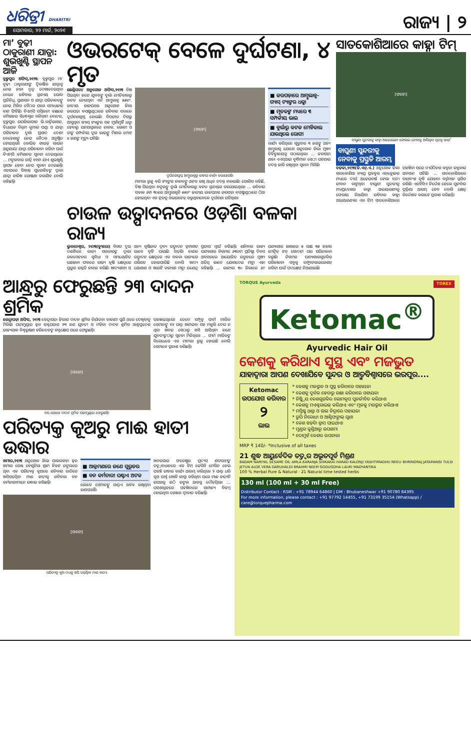ଧରିତ୍ରୀ DHARITRI
ସୋମବାର, ୨୨ ମାର୍ଚ୍ଚ, ୨୦୨୧
ରାଜ୍ୟ | ୨
ମା’ ବୁଢ଼ୀ ଠାକୁରାଣୀ ଯାତ୍ରା: ଶୁଭଖୁଣ୍ଟି ସ୍ଥାପନ ଆଜି
ବ୍ରହ୍ମପୁର ଅଫିସ୍,୨୧।୩: ବ୍ରହ୍ମପୁର ମା’ ବୁଢ଼ୀ ଠାକୁରାଣୀଙ୍କ ଦ୍ୱିବାର୍ଷିକ ଯାତ୍ରାକୁ ନେଇ ନାନା ଦ୍ୱନ୍ଦ୍ୱ ଦେଖାଦେଇଥିବା ବେଳେ ରବିବାର ସ୍ଥାନୀୟ ଲୋକ ପ୍ରତିନିଧି, ପ୍ରଶାସନ ଓ ଯାତ୍ରା ପରିଚାଳକଙ୍କୁ ନେଇ ମିଳିତ ବୈଠକ ପରେ ସମାଧାନର ବାଟ ଫିଟିଛି। ବିଏମ୍‌ସି ସମ୍ମିଳନୀ କକ୍ଷରେ କମିଶନର ସିଦ୍ଧେଶ୍ୱର ବଳିରାମ ବୋନ୍ଦର, ବ୍ରହ୍ମପୁର ଉପଜିଲାପାଳ ଭି.କାର୍ତ୍ତିଭାସନ୍, ବିଧାୟକ ବିକ୍ରମ କୁମାର ପଣ୍ଡା ଓ ଯାତ୍ରା ପରିଚାଳକ ଦୁର୍ଗା ପ୍ରସାଦ ଦେଶୀ ବେହେରାଙ୍କୁ ନେଇ ବୈଠକ ଅନୁଷ୍ଠିତ ହୋଇଥିଲା। କୋଭିଡ୍ ଗାଇଡ୍ ଲାଇନ୍ ଅନୁଯାୟୀ ଯାତ୍ରା ପରିଚାଳନା କରିବା ପାଇଁ ବିଏମ୍‌ସି କମିଶନର ସୂଚନା ଦେଇଥିଲେ। ... ମଙ୍ଗଳବାର ରାତ୍ରି ୧୧ଟା ଯାଏ ଶୁଭଖୁଣ୍ଟି ସ୍ଥାପନ ହେବା ନେଇ ସୂଚନା ଦେଇଛନ୍ତି। ଏହାପରେ ସିଦ୍ଧାନ୍ତ ପୁରୋହିତଙ୍କ ଦ୍ୱାରା ଯାତ୍ରା ତାରିଖ ଘୋଷଣା କରାଯିବ ବୋଲି କହିଛନ୍ତି।
ଓଭରଟେକ୍ ବେଳେ ଦୁର୍ଘଟଣା, ୪ ମୃତ
ଛେଣ୍ଡିପଦା/ ଅନୁଗୋଳ ଅଫିସ,୨୧।୩ ବିଷ ପିଇଥିବା ଜଣେ ଯୁବକଙ୍କୁ ବୁର୍ଲା ମେଡିକାଲରୁ କଟକ ନେଉଥିବା ଏକ ଆମ୍ବୁଲାନ୍ସ ୫୫ନଂ. ଜାତୀୟ ରାଜପଥର ଅନୁଗୋଳ ଜିଲା ଜରପଡ଼ା ବସ୍‌ଷ୍ଟାଣ୍ଡଠାରେ ରବିବାର ସକାଳେ ଦୁର୍ଘଟଣାଗ୍ରସ୍ତ ହୋଇଛି। ବିପରୀତ ଦିଗରୁ ଆସୁଥିବା ଗ୍ୟାସ୍ ଟ୍ୟାଙ୍କର ସହ ମୁହାଁମୁହିଁ ଧକ୍କା ହେବାରୁ ଘଟଣାସ୍ଥଳରେ ଚାଳକ, ରୋଗୀ ଓ ତାଙ୍କ ସମ୍ପର୍କୀୟ ଦୁଇ ଭାଇଙ୍କୁ ମିଶାଇ ମୋଟ ୪ ଜଣଙ୍କ ମୃତ୍ୟୁ ଘଟିଛି।
[ଫଟୋ]
ଦୁର୍ଘଟଣାଗ୍ରସ୍ତ ଆମ୍ବୁଲାନ୍ସରୁ ଉଦ୍ଧାର କାର୍ଯ୍ୟ କରାଯାଉଛି।
ମାମଲା ରୁଜୁ କରି ଟ୍ୟାଙ୍କର ଚାଳକଙ୍କୁ ଅଟକ ରଖି ଅଧିକ ତଦନ୍ତ ଚଳାଇଛି। ପୋଲିସ କହିଛି, ବିଷ ପିଇଥିବା ବବୁଲଙ୍କୁ ବୁର୍ଲା ମେଡିକାଲରୁ କଟକ ସ୍ଥାନାନ୍ତର କରାଯାଇଥିଲା। ... ରବିବାର ସକାଳ ୬ଟା ୩୦ରେ ଆମ୍ବୁଲାନ୍ସଟି ୫୫ନଂ ଜାତୀୟ ରାଜପଥର ଜରପଡ଼ା ବସ୍‌ଷ୍ଟାଣ୍ଡଠାରେ ଠିଆ ହୋଇଥିବା ଏକ ଟ୍ରକ୍‌କୁ ଓଭରଟେକ୍ କରୁଥିବାବେଳେ ଦୁର୍ଘଟଣା ଘଟିଥିଲା।
■ ଜରପଡ଼ାରେ ଆମ୍ବୁଲାନ୍ସ-ଗ୍ୟାସ୍ ଟ୍ୟାଙ୍କର ଧକ୍କା
■ ମୃତକଙ୍କ ମଧ୍ୟରେ ୩ ସମ୍ପର୍କୀୟ ଭାଇ
■ ବୁର୍ଲାରୁ କଟକ ମେଡିକାଲ ଯାଉଥିଲେ ରୋଗୀ
କାର୍ଯ୍ୟ କରିଥିଲା। ଗୁରୁତର ୩ ଜଣଙ୍କୁ ଅନ୍ୟ ଆମ୍ବୁଲାନ୍ସ ଯୋଗେ ଅନୁଗୋଳ ଜିଲା ମୁଖ୍ୟ ଚିକିତ୍ସାଳୟକୁ ପଠାଇଥିଲା। ... ଜରପଡ଼ା ଥାନା ଏଏସ୍‌ଆଇ ବୁଦ୍ଧିମାନ ସେଠୀ ଘଟଣାର ତଦନ୍ତ ଜାରି ରଖିଥିବା ସୂଚନା ମିଳିଛି।
ଚାଉଳ ଉତ୍ପାଦନରେ ଓଡ଼ିଶା ବଳକା ରାଜ୍ୟ
ଭୁବନେଶ୍ୱର, ୨୧।୩(ବ୍ୟୁରୋ) ବିଗତ ଦୁଇ ଦଶନ୍ଧିରେ ରାଜ୍ୟ ସରକାରଙ୍କ ଦ୍ୱାରା ଜଳସେଚନର ସୁବିଧା ଓ ସମୟୋଚିତ ଯୋଜନା ଫଳରେ ରାଜ୍ୟ କୃଷି କ୍ଷେତ୍ରରେ ପ୍ରଭୂତ ଉନ୍ନତି ହାସଲ କରିଛି। ଖାଦ୍ୟଶସ୍ୟ ଓ ଅନ୍ୟ କୃଷିଜାତ ଦ୍ରବ୍ୟ ଉତ୍ପାଦନ କ୍ରମାଗତ ଭାବେ ବୃଦ୍ଧି ପାଉଛି। ଓଡ଼ିଶା ଚାଉଳ ଉତ୍ପାଦନ କ୍ଷେତ୍ରରେ ଏକ ବଳକା ରାଜ୍ୟରେ ପରିଣତ ହୋଇପାରିଛି ବୋଲି ଖାଦ୍ୟ ଯୋଗାଣ ଓ ଖାଉଟି କଲ୍ୟାଣ ମନ୍ତ୍ରୀ ରଣେନ୍ଦ୍ର ପ୍ରତାପ ସ୍ୱାଇଁ କହିଛନ୍ତି। ଶନିବାର ରାଜ୍ୟ ପଣ୍ୟାଗାର ନିଗମର ୬୩ତମ ପ୍ରତିଷ୍ଠା ଦିବସ ଅବସରରେ ଆୟୋଜିତ ଉତ୍ସବରେ ମୁଖ୍ୟ ଅତିଥି ଭାବେ ଯୋଗଦେଇ ମନ୍ତ୍ରୀ ଏହା କହିଛନ୍ତି। ... ରାଜ୍ୟର ୩୦ ଜିଲାରେ ୬୯ ପଣ୍ୟାଗାର ଶାଖାରେ ୫ ଲକ୍ଷ ୩୫ ହଜାର ମେଟ୍ରିକ୍ ଟନ୍ ଗୋଦାମ ଘର ପରିଚାଳନା କରୁଛି। ନିଗମର ପଣ୍ୟାଗାରଗୁଡ଼ିକର ପରିଚାଳନା ସବୁକୁ କମ୍ପ୍ୟୁଟରାଇଜେଶନ୍ କରିବା ପାଇଁ ପଦକ୍ଷେପ ନିଆଯାଇଛି।
ସାତକୋଶିଆରେ କାହ୍ନା ଟିମ୍
[ଫଟୋ]
ବାଘୁଣୀ ସୁନ୍ଦରୀକୁ କାହ୍ନା ଅଭୟାରଣ୍ୟ ଫେରାଇ ନେବାକୁ ଆସିଥିବା ସ୍ୱତନ୍ତ୍ର ଗାଡ଼ି।
ବାଘୁଣୀ ସୁନ୍ଦରୀକୁ ନେବାକୁ ପ୍ରସ୍ତୁତି ଆରମ୍ଭ
ବଡ଼କା,୨୧।୩(ଡି.ଏନ୍.ଏ.) ଅନୁଗୋଳ ଜିଲା ସାତକୋଶିଆ ବ୍ୟାଘ୍ର ପ୍ରକଳ୍ପର ଏନ୍‌କ୍ଲୋଜର ମଧ୍ୟରେ ଦୀର୍ଘ ଅଢ଼େଇବର୍ଷ ହେଲା ବନ୍ଦୀ ଜୀବନ କାଟୁଥିବା ବାଘୁଣୀ ସୁନ୍ଦରୀକୁ ମଧ୍ୟପ୍ରଦେଶର କାହ୍ନା ଅଭୟାରଣ୍ୟକୁ ଫେରାଇ ନିଆଯିବ। ରବିବାର କାହ୍ନା ଅଭୟାରଣ୍ୟର ଏକ ଟିମ୍ ସାତକୋଶିଆରେ ପହଞ୍ଚିବା ପରେ ଦୀର୍ଘଦିନର କଳ୍ପନା ଜଳ୍ପନାର ଅବସାନ ଘଟିଛି। ... ସାତକୋଶିଆରେ ବାଘବଂଶ ବୃଦ୍ଧି ଯୋଜନା ବର୍ତ୍ତମାନ ସ୍ଥଗିତ ରହିଛି। ଏନ୍‌ଟିସିଏ ନିର୍ଦ୍ଦେଶ ହେଲେ ପୁନର୍ବାର ପ୍ରକ୍ରିୟା ଆରମ୍ଭ ହେବ ବୋଲି କ୍ଷେତ୍ର ନିର୍ଦ୍ଦେଶକ କରାଟେ ପ୍ରକାଶ କରିଛନ୍ତି।
ଆନ୍ଧ୍ରରୁ ଫେରୁଛନ୍ତି ୨୩ ଦାଦନ ଶ୍ରମିକ
କେନ୍ଦ୍ରାପଡ଼ା ଅଫିସ, ୨୧।୩ କେନ୍ଦ୍ରାପଡ଼ା ଜିଲାର ଦାଦନ ଶ୍ରମିକ ନିର୍ଯାତନା କାହାଣୀ ପୁଣି ଥରେ ଦେଖିବାକୁ ମିଳିଛି। ପଟ୍ଟାମୁଣ୍ଡାଇ ବ୍ଲକ ଝଣ୍ଟପଡ଼ାର ୨୩ ଜଣ ଯୁବତୀ ଓ ମହିଳା ଦାଦନ ଶ୍ରମିକ ଆନ୍ଧ୍ରପ୍ରଦେଶ ରାଜ୍ୟପାଳ ବିଶ୍ୱଭୂଷଣ ହରିଚନ୍ଦନଙ୍କ ହସ୍ତକ୍ଷେପ ପରେ ଫେରୁଛନ୍ତି।
[ଫଟୋ]
ବସ୍ ଯୋଗେ ଦାଦନ ଶ୍ରମିକ ପଟ୍ଟାମୁଣ୍ଡାଇ ଫେରୁଛନ୍ତି।
ପହଞ୍ଚାଇଥିଲେ। ତେବେ ସମ୍ପୃକ୍ତ ଫାର୍ମ ମାଲିକ ସେମାନଙ୍କୁ ୧୨ ଘଣ୍ଟା ଖଟାଇବା ସହ ମଜୁରି ଦେଉ ନ ଥିବା ଖବର ସେଠାରୁ ଖସି ଆସିଥିବା ଜଣେ ଯୁବତୀଙ୍କଠାରୁ ସୂଚନା ମିଳିଥିଲା। ... ଫାର୍ମ ମାଲିକଙ୍କ ବିରୋଧରେ ଏକ ମାମଲା ରୁଜୁ ହୋଇଛି ବୋଲି ସେମାନେ ପ୍ରକାଶ କରିଛନ୍ତି।
ପରିତ୍ୟକ୍ତ କୂଅରୁ ମାଈ ହାତୀ ଉଦ୍ଧାର
ଖମାର,୨୧।୩ ଅନୁଗୋଳ ଜିଲା ପାଲଲହଡ଼ା ବ୍ଲକ ଖମାର ରେଞ୍ଜ ବେଗୁନିଆ ଗ୍ରାମ ନିକଟ ଜଙ୍ଗଲରେ ଥିବା ଏକ ପରିତ୍ୟକ୍ତ କୂଅରେ ଶନିବାର ରାତିରେ ଖସିପଡ଼ିଥିବା ମାଈ ହାତୀକୁ ରବିବାର ବନ କର୍ମଚାରୀମାନେ ଉଦ୍ଧାର କରିଛନ୍ତି।
■ ଆକ୍ରମଣରେ ଜଣେ ଗୁରୁତର
■ ବନ କର୍ମଚାରୀ ଘଣ୍ଟାଏ ଅଟକ
ଲୋକେ ସେମାନଙ୍କୁ ଘଣ୍ଟାଏ ଅଟକ ରଖିଥିବା ଜଣାପଡ଼ିଛି।
[ଫଟୋ]
ପରିତ୍ୟକ୍ତ କୂଅ ମଧ୍ୟକୁ ଖସି ପଡ଼ିଥିବା ମାଈ ହାତୀ।
ଖବରପାଇ ଫରେଷ୍ଟର ପ୍ରଦୀପ ଶତପଥୀଙ୍କ ତତ୍ତ୍ୱାବଧାନରେ ଏକ ଟିମ୍ ଜେସିବି ମେସିନ ନେଇ ପହଞ୍ଚି ଉଦ୍ଧାର କାର୍ଯ୍ୟ ଆରମ୍ଭ କରିଥିଲା। ୨ ଘଣ୍ଟା ଧରି କୂଅ ପାର୍ଶ୍ୱ ଖୋଳି ରାସ୍ତା କରିଥିବା ପରେ ମାଈ ହାତୀଟି ଉପରକୁ ଉଠି ଜଙ୍ଗଲ ଆଡ଼କୁ ଦୌଡ଼ିଥିଲା। ... ଘଟଣାସ୍ଥଳରେ ପହଞ୍ଚିବାରେ ସାମାନ୍ୟ ବିଳମ୍ବ ହୋଇଥିବା ରେଞ୍ଜର ସ୍ୱୀକାର କରିଛନ୍ତି।
TORQUE Ayurveda TOREX
Ketomac<sup>®</sup>
Ayurvedic Hair Oil
କେଶକୁ କରିଥାଏ ସୁସ୍ଥ ଏବଂ ମଜଭୁତ
ଯାହାଦ୍ୱାରା ଆପଣ ଦେଖାଯିବେ ସୁନ୍ଦର ଓ ଆତ୍ମବିଶ୍ୱାସରେ ଭରପୂର....
Ketomac
ଉପଯୋଗ କରିବାର
୨
ଲାଭ
* କେଶକୁ ମଜଭୁତ ଓ ସୁସ୍ଥ କରିବାରେ ସହାୟକ।
* କେଶକୁ ଦୁର୍ବଳ ହେବାରୁ ରକ୍ଷା କରିବାରେ ସହାୟକ।
* ନିଷ୍କ୍ରିୟ କେଶଗୁଡ଼ିକର ଲୋମକୂପ ପୁନର୍ଜୀବିତ କରିଥାଏ।
* କେଶକୁ ମଏଶ୍ଚରାଇଜ୍ କରିଥାଏ ଏବଂ ମୂଳକୁ ମଜଭୁତ କରିଥାଏ।
* ମସ୍ତିଷ୍କ ଥଣ୍ଡା ଓ ଭଲ ନିଦ୍ରାରେ ସହାୟକ।
* ରୁପି ନିରୋଧୀ ଓ ଆଣ୍ଟିଫଙ୍ଗାଲ୍ ଗୁଣ।
* କେଶ ଝଡ଼ିବା ହ୍ରାସ ପାଇଥାଏ।
* ମୁଣ୍ଡର କୁଣ୍ଡିଆରୁ ଉପଶମ।
* ଦୋମୁହଁ କେଶର ଉପଚାର।
MRP ₹ 140/- *Inclusive of all taxes
21 ଶୁଦ୍ଧ ଆୟୁର୍ବେଦିକ ତତ୍ତ୍ୱର ଅଭୂତପୂର୍ବ ମିଶ୍ରଣ
BADAM NARIYAL SESAME OIL AMLA KARANJA SHIKAKAI HARAD KALONJI YASHTIMADHU NEELI BHRINGRAJ JATAMANSI TULSI JETUN ALOE VERA DARUHALDI BRAHMI NEEM GODUGDHA LAUKI MADYANTIKA
100 % Herbal Pure & Natural · 21 Natural time tested herbs
130 ml (100 ml + 30 ml Free)
Distributor Contact : RSM : +91 78944 64860 | DM : Bhubaneshwar +91 90780 84395
For more information, please contact : +91 97792 14455, +91 73199 35154 (Whatsapp) / care@torquepharma.com